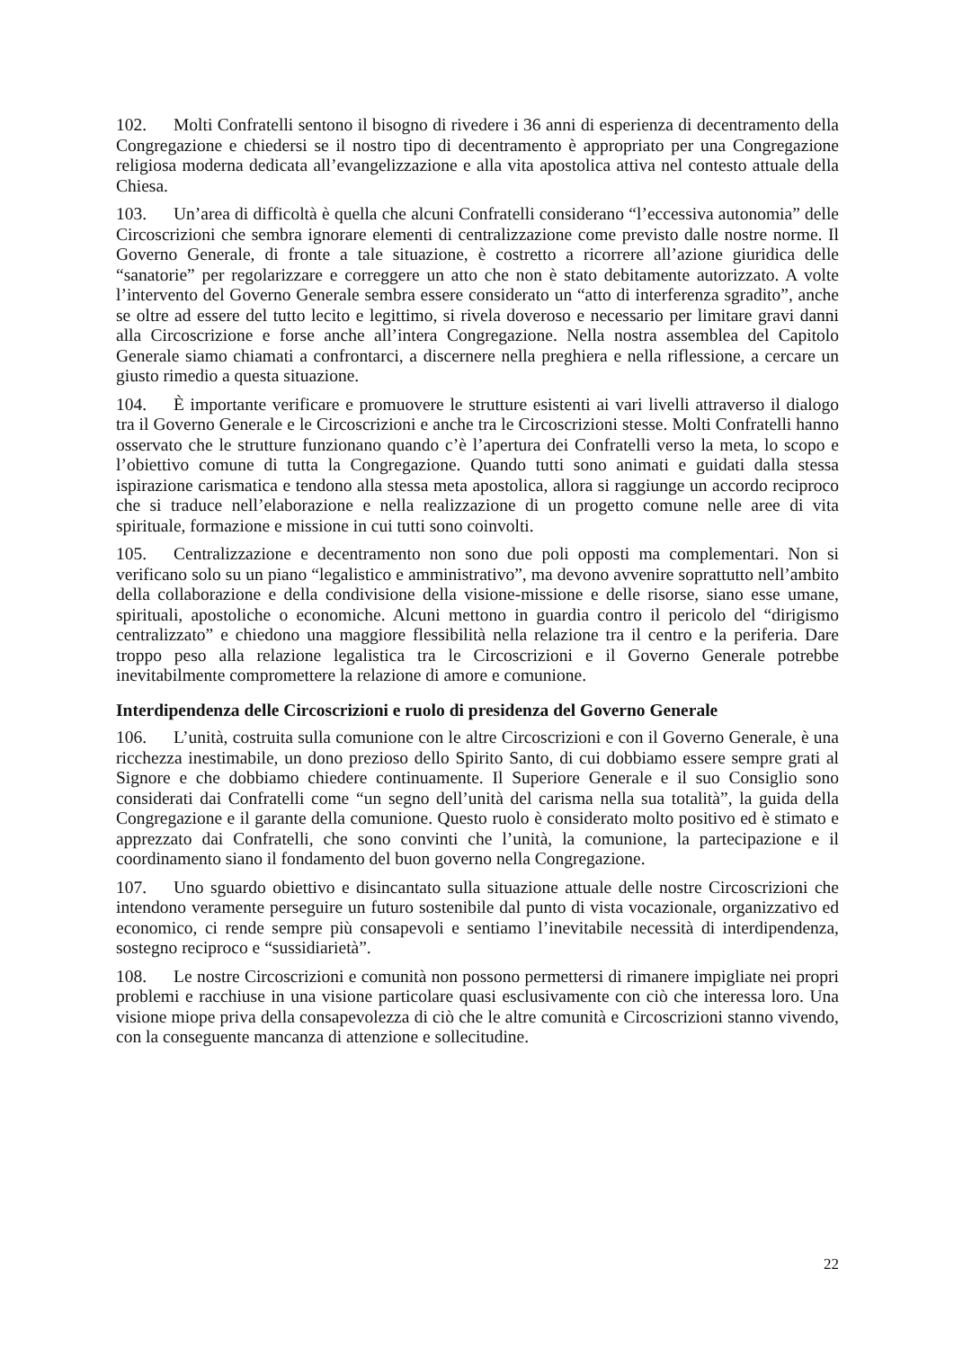102. Molti Confratelli sentono il bisogno di rivedere i 36 anni di esperienza di decentramento della Congregazione e chiedersi se il nostro tipo di decentramento è appropriato per una Congregazione religiosa moderna dedicata all’evangelizzazione e alla vita apostolica attiva nel contesto attuale della Chiesa.
103. Un’area di difficoltà è quella che alcuni Confratelli considerano “l’eccessiva autonomia” delle Circoscrizioni che sembra ignorare elementi di centralizzazione come previsto dalle nostre norme. Il Governo Generale, di fronte a tale situazione, è costretto a ricorrere all’azione giuridica delle “sanatorie” per regolarizzare e correggere un atto che non è stato debitamente autorizzato. A volte l’intervento del Governo Generale sembra essere considerato un “atto di interferenza sgradito”, anche se oltre ad essere del tutto lecito e legittimo, si rivela doveroso e necessario per limitare gravi danni alla Circoscrizione e forse anche all’intera Congregazione. Nella nostra assemblea del Capitolo Generale siamo chiamati a confrontarci, a discernere nella preghiera e nella riflessione, a cercare un giusto rimedio a questa situazione.
104. È importante verificare e promuovere le strutture esistenti ai vari livelli attraverso il dialogo tra il Governo Generale e le Circoscrizioni e anche tra le Circoscrizioni stesse. Molti Confratelli hanno osservato che le strutture funzionano quando c’è l’apertura dei Confratelli verso la meta, lo scopo e l’obiettivo comune di tutta la Congregazione. Quando tutti sono animati e guidati dalla stessa ispirazione carismatica e tendono alla stessa meta apostolica, allora si raggiunge un accordo reciproco che si traduce nell’elaborazione e nella realizzazione di un progetto comune nelle aree di vita spirituale, formazione e missione in cui tutti sono coinvolti.
105. Centralizzazione e decentramento non sono due poli opposti ma complementari. Non si verificano solo su un piano “legalistico e amministrativo”, ma devono avvenire soprattutto nell’ambito della collaborazione e della condivisione della visione-missione e delle risorse, siano esse umane, spirituali, apostoliche o economiche. Alcuni mettono in guardia contro il pericolo del “dirigismo centralizzato” e chiedono una maggiore flessibilità nella relazione tra il centro e la periferia. Dare troppo peso alla relazione legalistica tra le Circoscrizioni e il Governo Generale potrebbe inevitabilmente compromettere la relazione di amore e comunione.
Interdipendenza delle Circoscrizioni e ruolo di presidenza del Governo Generale
106. L’unità, costruita sulla comunione con le altre Circoscrizioni e con il Governo Generale, è una ricchezza inestimabile, un dono prezioso dello Spirito Santo, di cui dobbiamo essere sempre grati al Signore e che dobbiamo chiedere continuamente. Il Superiore Generale e il suo Consiglio sono considerati dai Confratelli come “un segno dell’unità del carisma nella sua totalità”, la guida della Congregazione e il garante della comunione. Questo ruolo è considerato molto positivo ed è stimato e apprezzato dai Confratelli, che sono convinti che l’unità, la comunione, la partecipazione e il coordinamento siano il fondamento del buon governo nella Congregazione.
107. Uno sguardo obiettivo e disincantato sulla situazione attuale delle nostre Circoscrizioni che intendono veramente perseguire un futuro sostenibile dal punto di vista vocazionale, organizzativo ed economico, ci rende sempre più consapevoli e sentiamo l’inevitabile necessità di interdipendenza, sostegno reciproco e “sussidiarietà”.
108. Le nostre Circoscrizioni e comunità non possono permettersi di rimanere impigliate nei propri problemi e racchiuse in una visione particolare quasi esclusivamente con ciò che interessa loro. Una visione miope priva della consapevolezza di ciò che le altre comunità e Circoscrizioni stanno vivendo, con la conseguente mancanza di attenzione e sollecitudine.
22